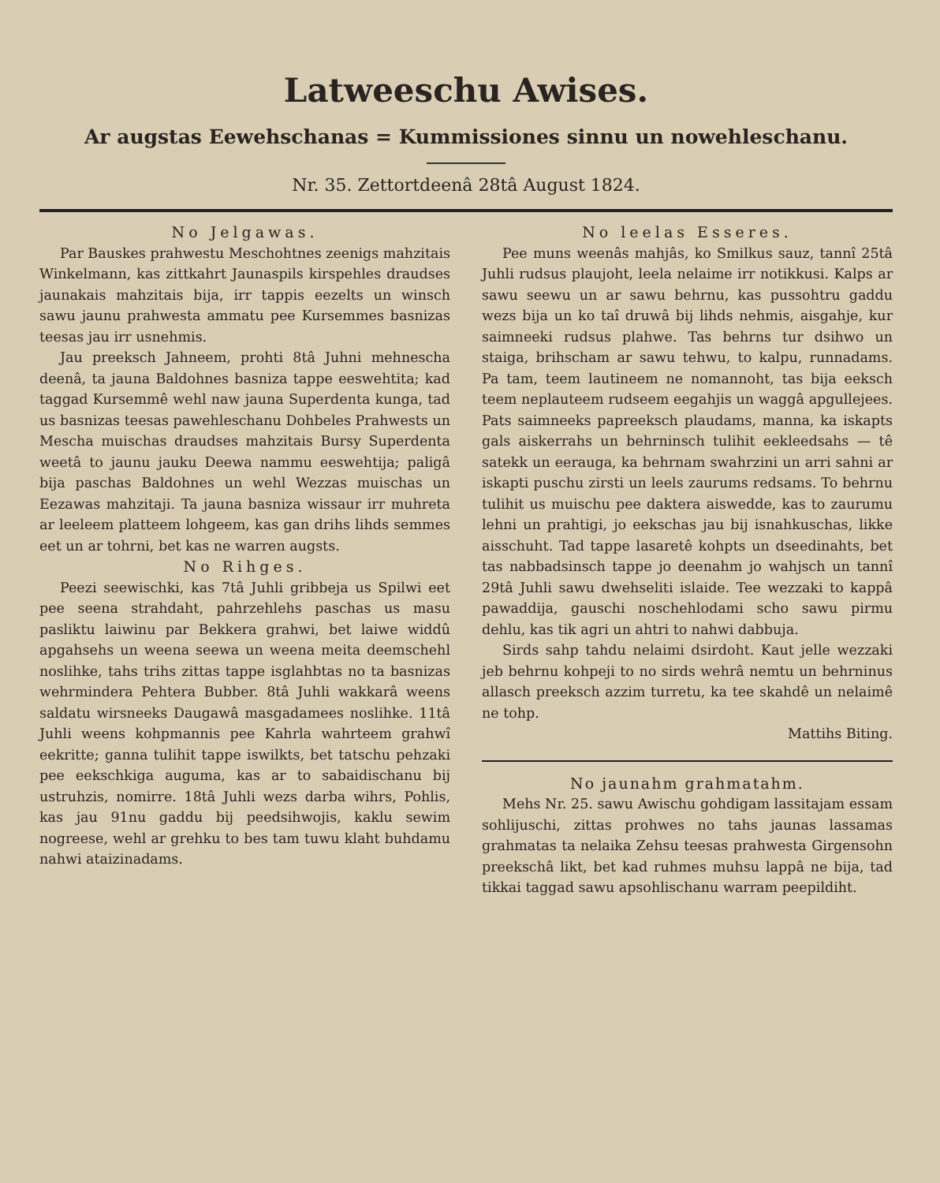Latweeschu Awises.
Ar augstas Eewehschanas = Kummissiones sinnu un nowehleschanu.
Nr. 35. Zettortdeenâ 28tâ August 1824.
No Jelgawas.
Par Bauskes prahwestu Meschohtnes zeenigs mahzitais Winkelmann, kas zittkahrt Jaunaspils kirspehles draudses jaunakais mahzitais bija, irr tappis eezelts un winsch sawu jaunu prahwesta ammatu pee Kursemmes basnizas teesas jau irr usnehmis.
Jau preeksch Jahneem, prohti 8tâ Juhni mehnescha deenâ, ta jauna Baldohnes basniza tappe eeswehtita; kad taggad Kursemmê wehl naw jauna Superdenta kunga, tad us basnizas teesas pawehleschanu Dohbeles Prahwests un Mescha muischas draudses mahzitais Bursy Superdenta weetâ to jaunu jauku Deewa nammu eeswehtija; paligâ bija paschas Baldohnes un wehl Wezzas muischas un Eezawas mahzitaji. Ta jauna basniza wissaur irr muhreta ar leeleem platteem lohgeem, kas gan drihs lihds semmes eet un ar tohrni, bet kas ne warren augsts.
No Rihges.
Peezi seewischki, kas 7tâ Juhli gribbeja us Spilwi eet pee seena strahdaht, pahrzehlehs paschas us masu pasliktu laiwinu par Bekkera grahwi, bet laiwe widdû apgahsehs un weena seewa un weena meita deemschehl noslihke, tahs trihs zittas tappe isglahbtas no ta basnizas wehrmindera Pehtera Bubber. 8tâ Juhli wakkarâ weens saldatu wirsneeks Daugawâ masgadamees noslihke. 11tâ Juhli weens kohpmannis pee Kahrla wahrteem grahwî eekritte; ganna tulihit tappe iswilkts, bet tatschu pehzaki pee eekschkiga auguma, kas ar to sabaidischanu bij ustruhzis, nomirre. 18tâ Juhli wezs darba wihrs, Pohlis, kas jau 91nu gaddu bij peedsihwojis, kaklu sewim nogreese, wehl ar grehku to bes tam tuwu klaht buhdamu nahwi ataizinadams.
No leelas Esseres.
Pee muns weenâs mahjâs, ko Smilkus sauz, tannî 25tâ Juhli rudsus plaujoht, leela nelaime irr notikkusi. Kalps ar sawu seewu un ar sawu behrnu, kas pussohtru gaddu wezs bija un ko taî druwâ bij lihds nehmis, aisgahje, kur saimneeki rudsus plahwe. Tas behrns tur dsihwo un staiga, brihscham ar sawu tehwu, to kalpu, runnadams. Pa tam, teem lautineem ne nomannoht, tas bija eeksch teem neplauteem rudseem eegahjis un waggâ apgullejees. Pats saimneeks papreeksch plaudams, manna, ka iskapts gals aiskerrahs un behrninsch tulihit eekleedsahs — tê satekk un eerauga, ka behrnam swahrzini un arri sahni ar iskapti puschu zirsti un leels zaurums redsams. To behrnu tulihit us muischu pee daktera aiswedde, kas to zaurumu lehni un prahtigi, jo eekschas jau bij isnahkuschas, likke aisschuht. Tad tappe lasaretê kohpts un dseedinahts, bet tas nabbadsinsch tappe jo deenahm jo wahjsch un tannî 29tâ Juhli sawu dwehseliti islaide. Tee wezzaki to kappâ pawaddija, gauschi noschehlodami scho sawu pirmu dehlu, kas tik agri un ahtri to nahwi dabbuja.
Sirds sahp tahdu nelaimi dsirdoht. Kaut jelle wezzaki jeb behrnu kohpeji to no sirds wehrâ nemtu un behrninus allasch preeksch azzim turretu, ka tee skahdê un nelaimê ne tohp.
Mattihs Biting.
No jaunahm grahmatahm.
Mehs Nr. 25. sawu Awischu gohdigam lassitajam essam sohlijuschi, zittas prohwes no tahs jaunas lassamas grahmatas ta nelaika Zehsu teesas prahwesta Girgensohn preekschâ likt, bet kad ruhmes muhsu lappâ ne bija, tad tikkai taggad sawu apsohlischanu warram peepildiht.